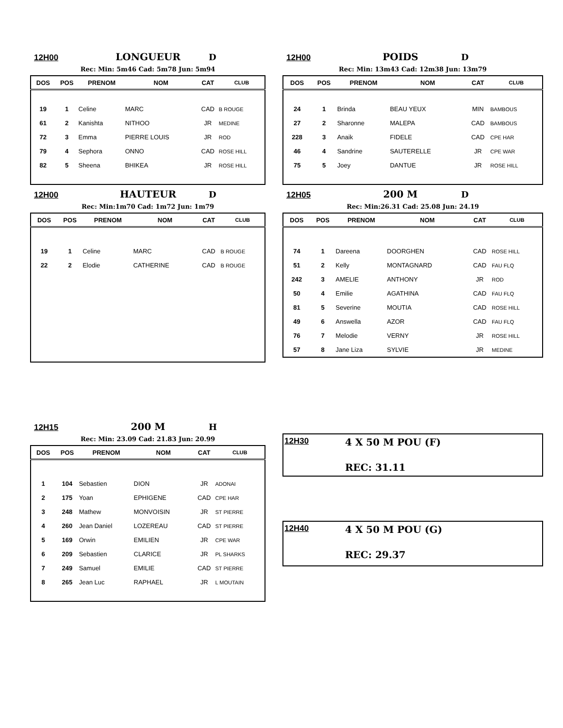12H00 LONGUEUR D
Rec: Min: 5m46 Cad: 5m78 Jun: 5m94
| DOS | POS | PRENOM | NOM | CAT | CLUB |
| --- | --- | --- | --- | --- | --- |
| 19 | 1 | Celine | MARC | CAD | B ROUGE |
| 61 | 2 | Kanishta | NITHOO | JR | MEDINE |
| 72 | 3 | Emma | PIERRE LOUIS | JR | ROD |
| 79 | 4 | Sephora | ONNO | CAD | ROSE HILL |
| 82 | 5 | Sheena | BHIKEA | JR | ROSE HILL |
12H00 POIDS D
Rec: Min: 13m43 Cad: 12m38 Jun: 13m79
| DOS | POS | PRENOM | NOM | CAT | CLUB |
| --- | --- | --- | --- | --- | --- |
| 24 | 1 | Brinda | BEAU YEUX | MIN | BAMBOUS |
| 27 | 2 | Sharonne | MALEPA | CAD | BAMBOUS |
| 228 | 3 | Anaik | FIDELE | CAD | CPE HAR |
| 46 | 4 | Sandrine | SAUTERELLE | JR | CPE WAR |
| 75 | 5 | Joey | DANTUE | JR | ROSE HILL |
12H00 HAUTEUR D
Rec: Min:1m70 Cad: 1m72 Jun: 1m79
| DOS | POS | PRENOM | NOM | CAT | CLUB |
| --- | --- | --- | --- | --- | --- |
| 19 | 1 | Celine | MARC | CAD | B ROUGE |
| 22 | 2 | Elodie | CATHERINE | CAD | B ROUGE |
12H05 200 M D
Rec: Min:26.31 Cad: 25.08 Jun: 24.19
| DOS | POS | PRENOM | NOM | CAT | CLUB |
| --- | --- | --- | --- | --- | --- |
| 74 | 1 | Dareena | DOORGHEN | CAD | ROSE HILL |
| 51 | 2 | Kelly | MONTAGNARD | CAD | FAU FLQ |
| 242 | 3 | AMELIE | ANTHONY | JR | ROD |
| 50 | 4 | Emilie | AGATHINA | CAD | FAU FLQ |
| 81 | 5 | Severine | MOUTIA | CAD | ROSE HILL |
| 49 | 6 | Answella | AZOR | CAD | FAU FLQ |
| 76 | 7 | Melodie | VERNY | JR | ROSE HILL |
| 57 | 8 | Jane Liza | SYLVIE | JR | MEDINE |
12H15 200 M H
Rec: Min: 23.09 Cad: 21.83 Jun: 20.99
| DOS | POS | PRENOM | NOM | CAT | CLUB |
| --- | --- | --- | --- | --- | --- |
| 1 | 104 | Sebastien | DION | JR | ADONAI |
| 2 | 175 | Yoan | EPHIGENE | CAD | CPE HAR |
| 3 | 248 | Mathew | MONVOISIN | JR | ST PIERRE |
| 4 | 260 | Jean Daniel | LOZEREAU | CAD | ST PIERRE |
| 5 | 169 | Orwin | EMILIEN | JR | CPE WAR |
| 6 | 209 | Sebastien | CLARICE | JR | PL SHARKS |
| 7 | 249 | Samuel | EMILIE | CAD | ST PIERRE |
| 8 | 265 | Jean Luc | RAPHAEL | JR | L MOUTAIN |
12H30 4 X 50 M POU (F)
REC: 31.11
12H40 4 X 50 M POU (G)
REC: 29.37